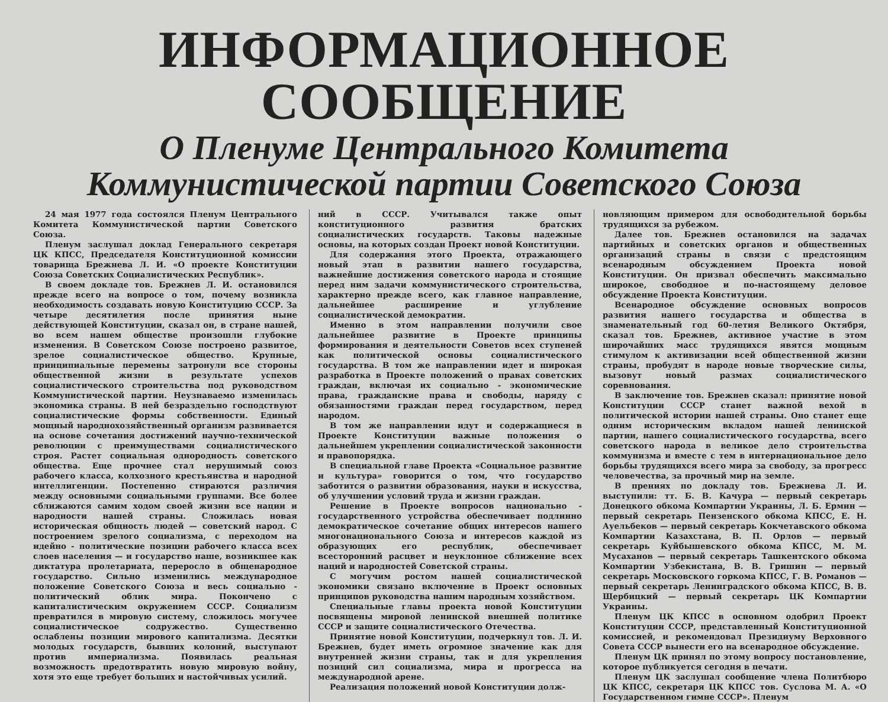ИНФОРМАЦИОННОЕ СООБЩЕНИЕ
О Пленуме Центрального Комитета
Коммунистической партии Советского Союза
24 мая 1977 года состоялся Пленум Центрального Комитета Коммунистической партии Советского Союза.
Пленум заслушал доклад Генерального секретаря ЦК КПСС, Председателя Конституционной комиссии товарища Брежнева Л. И. «О проекте Конституции Союза Советских Социалистических Республик».
В своем докладе тов. Брежнев Л. И. остановился прежде всего на вопросе о том, почему возникла необходимость создавать новую Конституцию СССР. За четыре десятилетия после принятия ныне действующей Конституции, сказал он, в стране нашей, во всем нашем обществе произошли глубокие изменения. В Советском Союзе построено развитое, зрелое социалистическое общество. Крупные, принципиальные перемены затронули все стороны общественной жизни в результате успехов социалистического строительства под руководством Коммунистической партии. Неузнаваемо изменилась экономика страны. В ней безраздельно господствуют социалистические формы собственности. Единый мощный народнохозяйственный организм развивается на основе сочетания достижений научно-технической революции с преимуществами социалистического строя. Растет социальная однородность советского общества. Еще прочнее стал нерушимый союз рабочего класса, колхозного крестьянства и народной интеллигенции. Постепенно стираются различия между основными социальными группами. Все более сближаются самим ходом своей жизни все нации и народности нашей страны. Сложилась новая историческая общность людей — советский народ. С построением зрелого социализма, с переходом на идейно - политические позиции рабочего класса всех слоев населения — и государство наше, возникшее как диктатура пролетариата, переросло в общенародное государство. Сильно изменились международное положение Советского Союза и весь социально - политический облик мира. Покончено с капиталистическим окружением СССР. Социализм превратился в мировую систему, сложилось могучее социалистическое содружество. Существенно ослаблены позиции мирового капитализма. Десятки молодых государств, бывших колоний, выступают против империализма. Появилась реальная возможность предотвратить новую мировую войну, хотя это еще требует больших и настойчивых усилий.
ний в СССР. Учитывался также опыт конституционного развития братских социалистических государств. Таковы надежные основы, на которых создан Проект новой Конституции.
Для содержания этого Проекта, отражающего новый этап в развитии нашего государства, важнейшие достижения советского народа и стоящие перед ним задачи коммунистического строительства, характерно прежде всего, как главное направление, дальнейшее расширение и углубление социалистической демократии.
Именно в этом направлении получили свое дальнейшее развитие в Проекте принципы формирования и деятельности Советов всех ступеней как политической основы социалистического государства. В том же направлении идет и широкая разработка в Проекте положений о правах советских граждан, включая их социально - экономические права, гражданские права и свободы, наряду с обязанностями граждан перед государством, перед народом.
В том же направлении идут и содержащиеся в Проекте Конституции важные положения о дальнейшем укреплении социалистической законности и правопорядка.
В специальной главе Проекта «Социальное развитие и культура» говорится о том, что государство заботится о развитии образования, науки и искусства, об улучшении условий труда и жизни граждан.
Решение в Проекте вопросов национально - государственного устройства обеспечивает подлинно демократическое сочетание общих интересов нашего многонационального Союза и интересов каждой из образующих его республик, обеспечивает всесторонний расцвет и неуклонное сближение всех наций и народностей Советской страны.
С могучим ростом нашей социалистической экономики связано включение в Проект основных принципов руководства нашим народным хозяйством.
Специальные главы проекта новой Конституции посвящены мировой ленинской внешней политике СССР и защите социалистического Отечества.
Принятие новой Конституции, подчеркнул тов. Л. И. Брежнев, будет иметь огромное значение как для внутренней жизни страны, так и для укрепления позиций сил социализма, мира и прогресса на международной арене.
Реализация положений новой Конституции долж-
новляющим примером для освободительной борьбы трудящихся за рубежом.
Далее тов. Брежнев остановился на задачах партийных и советских органов и общественных организаций страны в связи с предстоящим всенародным обсуждением Проекта новой Конституции. Он призвал обеспечить максимально широкое, свободное и по-настоящему деловое обсуждение Проекта Конституции.
Всенародное обсуждение основных вопросов развития нашего государства и общества в знаменательный год 60-летия Великого Октября, сказал тов. Брежнев, активное участие в этом широчайших масс трудящихся явятся мощным стимулом к активизации всей общественной жизни страны, пробудят в народе новые творческие силы, вызовут новый размах социалистического соревнования.
В заключение тов. Брежнев сказал: принятие новой Конституции СССР станет важной вехой в политической истории нашей страны. Оно станет еще одним историческим вкладом нашей ленинской партии, нашего социалистического государства, всего советского народа в великое дело строительства коммунизма и вместе с тем в интернациональное дело борьбы трудящихся всего мира за свободу, за прогресс человечества, за прочный мир на земле.
В прениях по докладу тов. Брежнева Л. И. выступили: тт. Б. В. Качура — первый секретарь Донецкого обкома Компартии Украины, Л. Б. Ермин — первый секретарь Пензенского обкома КПСС, Е. Н. Ауельбеков — первый секретарь Кокчетавского обкома Компартии Казахстана, В. П. Орлов — первый секретарь Куйбышевского обкома КПСС, М. М. Мусаханов — первый секретарь Ташкентского обкома Компартии Узбекистана, В. В. Гришин — первый секретарь Московского горкома КПСС, Г. В. Романов — первый секретарь Ленинградского обкома КПСС, В. В. Щербицкий — первый секретарь ЦК Компартии Украины.
Пленум ЦК КПСС в основном одобрил Проект Конституции СССР, представленный Конституционной комиссией, и рекомендовал Президиуму Верховного Совета СССР вынести его на всенародное обсуждение.
Пленум ЦК принял по этому вопросу постановление, которое публикуется сегодня в печати.
Пленум ЦК заслушал сообщение члена Политбюро ЦК КПСС, секретаря ЦК КПСС тов. Суслова М. А. «О Государственном гимне СССР». Пленум